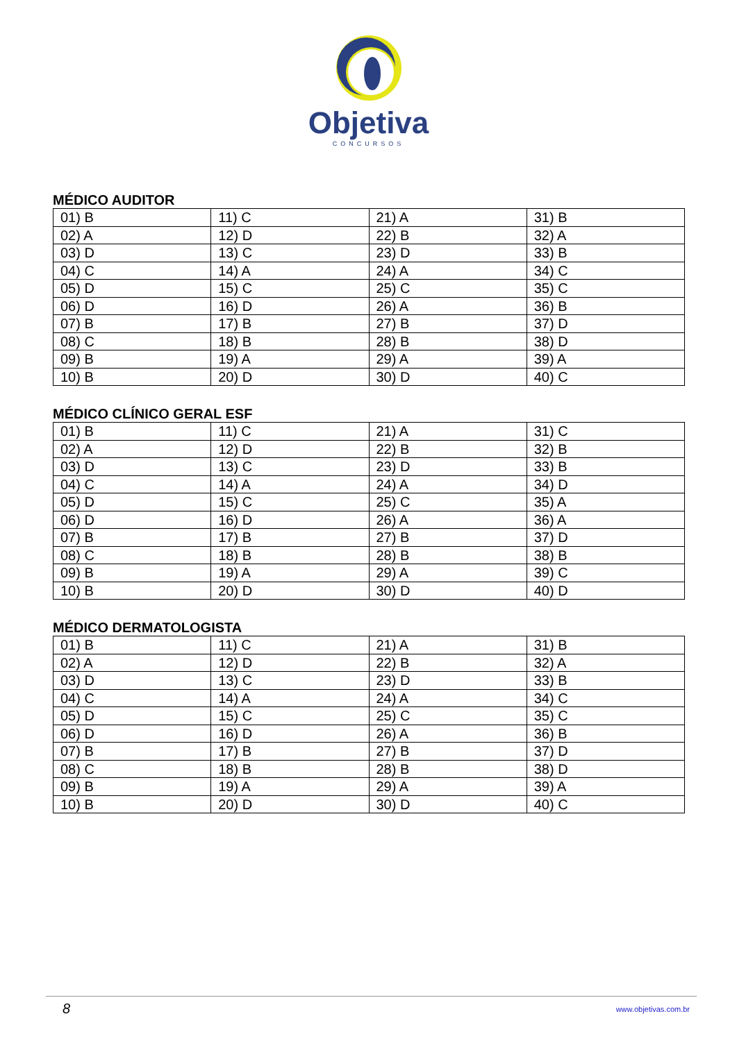Objetiva
CONCURSOS
MÉDICO AUDITOR
| 01) B | 11) C | 21) A | 31) B |
| 02) A | 12) D | 22) B | 32) A |
| 03) D | 13) C | 23) D | 33) B |
| 04) C | 14) A | 24) A | 34) C |
| 05) D | 15) C | 25) C | 35) C |
| 06) D | 16) D | 26) A | 36) B |
| 07) B | 17) B | 27) B | 37) D |
| 08) C | 18) B | 28) B | 38) D |
| 09) B | 19) A | 29) A | 39) A |
| 10) B | 20) D | 30) D | 40) C |
MÉDICO CLÍNICO GERAL ESF
| 01) B | 11) C | 21) A | 31) C |
| 02) A | 12) D | 22) B | 32) B |
| 03) D | 13) C | 23) D | 33) B |
| 04) C | 14) A | 24) A | 34) D |
| 05) D | 15) C | 25) C | 35) A |
| 06) D | 16) D | 26) A | 36) A |
| 07) B | 17) B | 27) B | 37) D |
| 08) C | 18) B | 28) B | 38) B |
| 09) B | 19) A | 29) A | 39) C |
| 10) B | 20) D | 30) D | 40) D |
MÉDICO DERMATOLOGISTA
| 01) B | 11) C | 21) A | 31) B |
| 02) A | 12) D | 22) B | 32) A |
| 03) D | 13) C | 23) D | 33) B |
| 04) C | 14) A | 24) A | 34) C |
| 05) D | 15) C | 25) C | 35) C |
| 06) D | 16) D | 26) A | 36) B |
| 07) B | 17) B | 27) B | 37) D |
| 08) C | 18) B | 28) B | 38) D |
| 09) B | 19) A | 29) A | 39) A |
| 10) B | 20) D | 30) D | 40) C |
8
www.objetivas.com.br